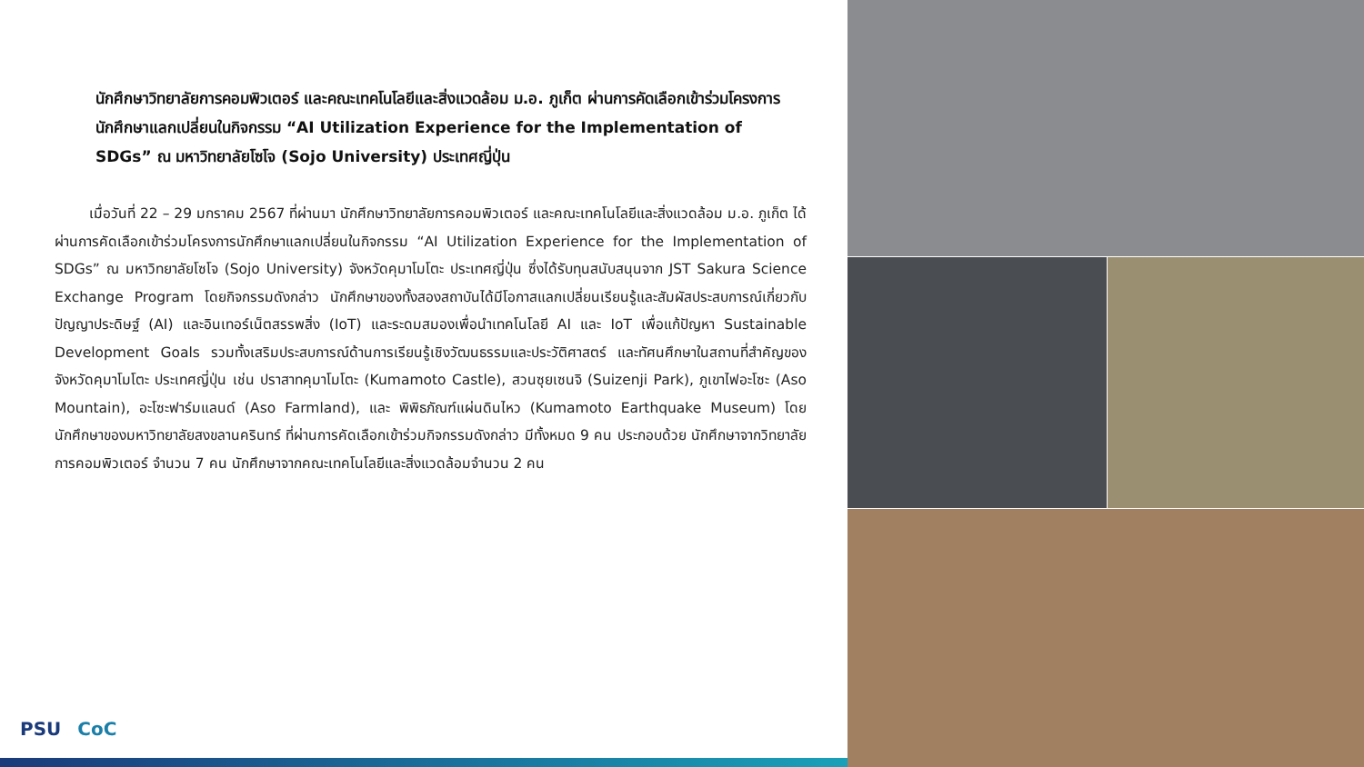นักศึกษาวิทยาลัยการคอมพิวเตอร์ และคณะเทคโนโลยีและสิ่งแวดล้อม ม.อ. ภูเก็ต ผ่านการคัดเลือกเข้าร่วมโครงการนักศึกษาแลกเปลี่ยนในกิจกรรม “AI Utilization Experience for the Implementation of SDGs” ณ มหาวิทยาลัยโซโจ (Sojo University) ประเทศญี่ปุ่น
เมื่อวันที่ 22 – 29 มกราคม 2567 ที่ผ่านมา นักศึกษาวิทยาลัยการคอมพิวเตอร์ และคณะเทคโนโลยีและสิ่งแวดล้อม ม.อ. ภูเก็ต ได้ผ่านการคัดเลือกเข้าร่วมโครงการนักศึกษาแลกเปลี่ยนในกิจกรรม “AI Utilization Experience for the Implementation of SDGs” ณ มหาวิทยาลัยโซโจ (Sojo University) จังหวัดคุมาโมโตะ ประเทศญี่ปุ่น ซึ่งได้รับทุนสนับสนุนจาก JST Sakura Science Exchange Program โดยกิจกรรมดังกล่าว นักศึกษาของทั้งสองสถาบันได้มีโอกาสแลกเปลี่ยนเรียนรู้และสัมผัสประสบการณ์เกี่ยวกับปัญญาประดิษฐ์ (AI) และอินเทอร์เน็ตสรรพสิ่ง (IoT) และระดมสมองเพื่อนำเทคโนโลยี AI และ IoT เพื่อแก้ปัญหา Sustainable Development Goals รวมทั้งเสริมประสบการณ์ด้านการเรียนรู้เชิงวัฒนธรรมและประวัติศาสตร์ และทัศนศึกษาในสถานที่สำคัญของจังหวัดคุมาโมโตะ ประเทศญี่ปุ่น เช่น ปราสาทคุมาโมโตะ (Kumamoto Castle), สวนซุยเซนจิ (Suizenji Park), ภูเขาไฟอะโซะ (Aso Mountain), อะโซะฟาร์มแลนด์ (Aso Farmland), และ พิพิธภัณฑ์แผ่นดินไหว (Kumamoto Earthquake Museum) โดยนักศึกษาของมหาวิทยาลัยสงขลานครินทร์ ที่ผ่านการคัดเลือกเข้าร่วมกิจกรรมดังกล่าว มีทั้งหมด 9 คน ประกอบด้วย นักศึกษาจากวิทยาลัยการคอมพิวเตอร์ จำนวน 7 คน นักศึกษาจากคณะเทคโนโลยีและสิ่งแวดล้อมจำนวน 2 คน
PSU CoC